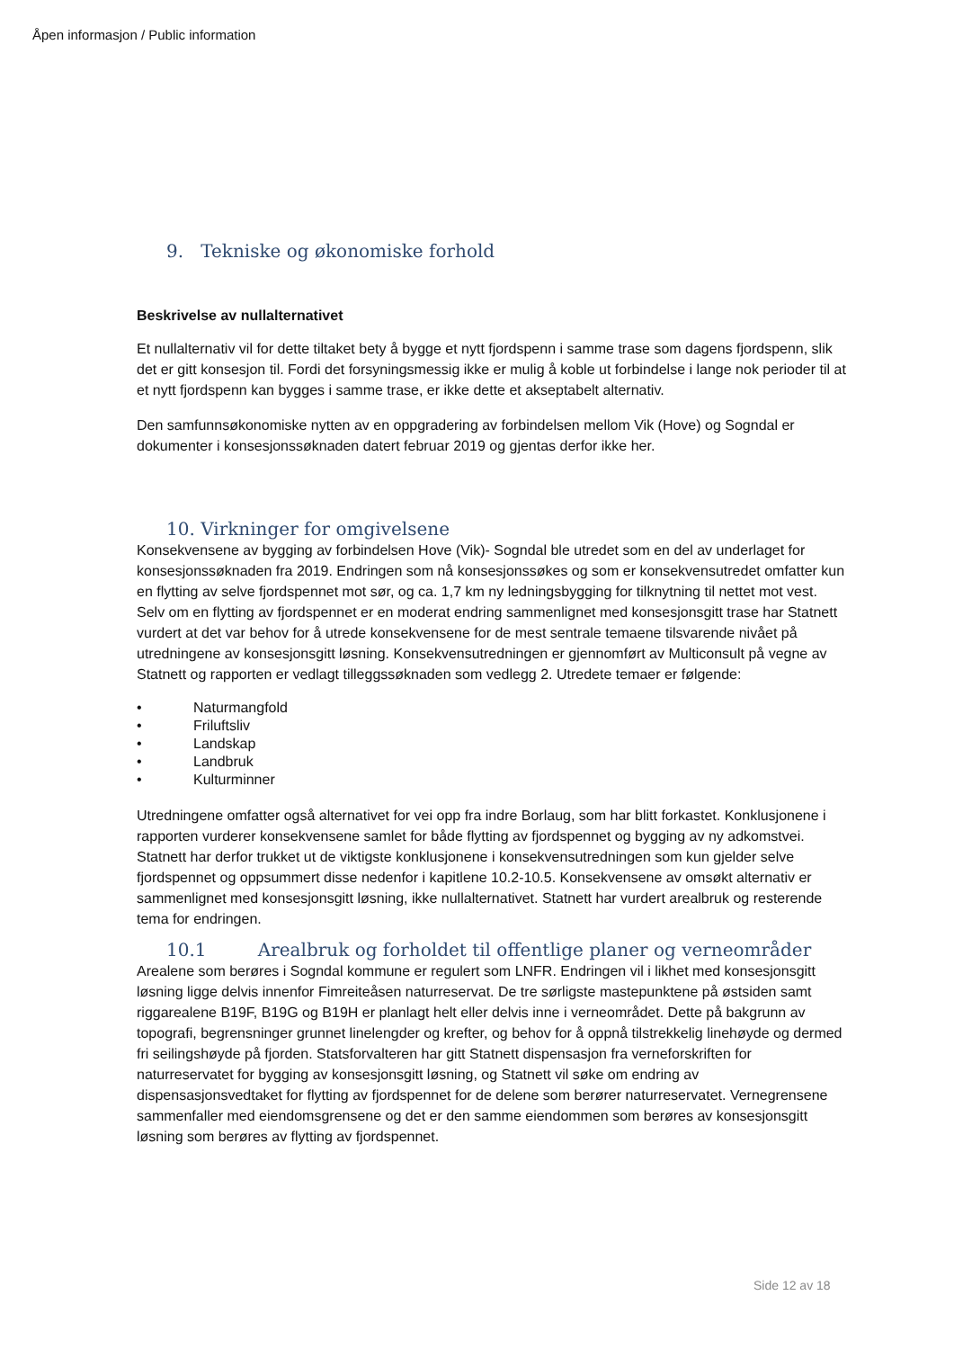Åpen informasjon / Public information
9. Tekniske og økonomiske forhold
Beskrivelse av nullalternativet
Et nullalternativ vil for dette tiltaket bety å bygge et nytt fjordspenn i samme trase som dagens fjordspenn, slik det er gitt konsesjon til. Fordi det forsyningsmessig ikke er mulig å koble ut forbindelse i lange nok perioder til at et nytt fjordspenn kan bygges i samme trase, er ikke dette et akseptabelt alternativ.
Den samfunnsøkonomiske nytten av en oppgradering av forbindelsen mellom Vik (Hove) og Sogndal er dokumenter i konsesjonssøknaden datert februar 2019 og gjentas derfor ikke her.
10. Virkninger for omgivelsene
Konsekvensene av bygging av forbindelsen Hove (Vik)- Sogndal ble utredet som en del av underlaget for konsesjonssøknaden fra 2019. Endringen som nå konsesjonssøkes og som er konsekvensutredet omfatter kun en flytting av selve fjordspennet mot sør, og ca. 1,7 km ny ledningsbygging for tilknytning til nettet mot vest. Selv om en flytting av fjordspennet er en moderat endring sammenlignet med konsesjonsgitt trase har Statnett vurdert at det var behov for å utrede konsekvensene for de mest sentrale temaene tilsvarende nivået på utredningene av konsesjonsgitt løsning. Konsekvensutredningen er gjennomført av Multiconsult på vegne av Statnett og rapporten er vedlagt tilleggssøknaden som vedlegg 2. Utredete temaer er følgende:
• Naturmangfold
• Friluftsliv
• Landskap
• Landbruk
• Kulturminner
Utredningene omfatter også alternativet for vei opp fra indre Borlaug, som har blitt forkastet. Konklusjonene i rapporten vurderer konsekvensene samlet for både flytting av fjordspennet og bygging av ny adkomstvei. Statnett har derfor trukket ut de viktigste konklusjonene i konsekvensutredningen som kun gjelder selve fjordspennet og oppsummert disse nedenfor i kapitlene 10.2-10.5. Konsekvensene av omsøkt alternativ er sammenlignet med konsesjonsgitt løsning, ikke nullalternativet. Statnett har vurdert arealbruk og resterende tema for endringen.
10.1 Arealbruk og forholdet til offentlige planer og verneområder
Arealene som berøres i Sogndal kommune er regulert som LNFR. Endringen vil i likhet med konsesjonsgitt løsning ligge delvis innenfor Fimreiteåsen naturreservat. De tre sørligste mastepunktene på østsiden samt riggarealene B19F, B19G og B19H er planlagt helt eller delvis inne i verneområdet. Dette på bakgrunn av topografi, begrensninger grunnet linelengder og krefter, og behov for å oppnå tilstrekkelig linehøyde og dermed fri seilingshøyde på fjorden. Statsforvalteren har gitt Statnett dispensasjon fra verneforskriften for naturreservatet for bygging av konsesjonsgitt løsning, og Statnett vil søke om endring av dispensasjonsvedtaket for flytting av fjordspennet for de delene som berører naturreservatet. Vernegrensene sammenfaller med eiendomsgrensene og det er den samme eiendommen som berøres av konsesjonsgitt løsning som berøres av flytting av fjordspennet.
Side 12 av 18